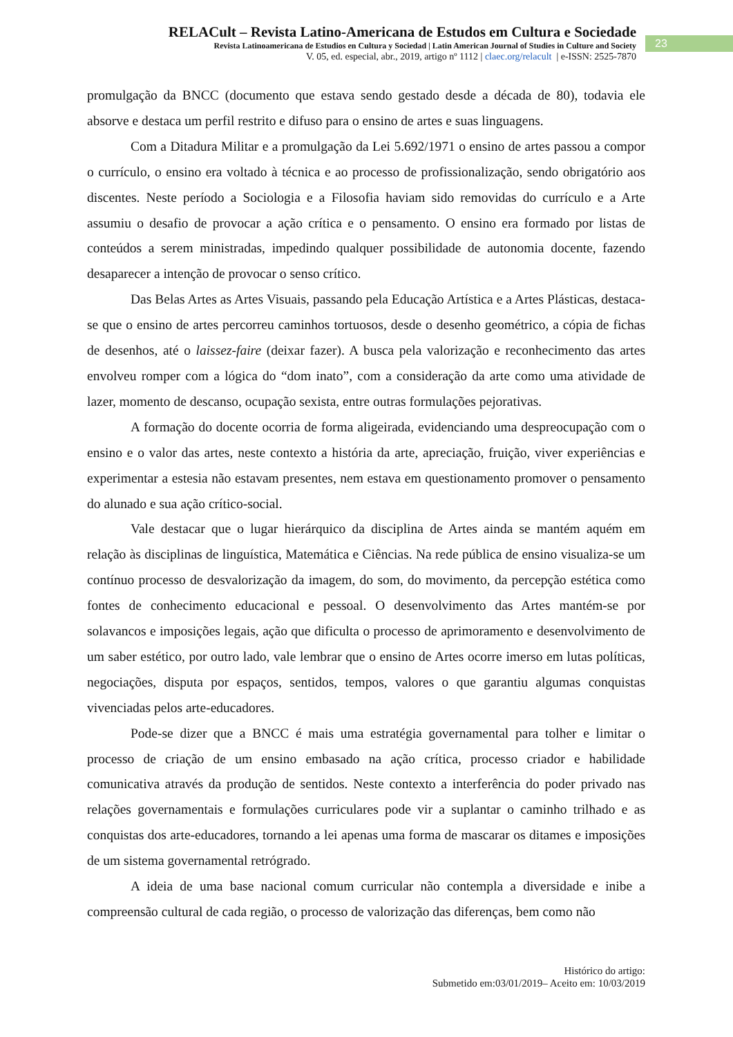RELACult – Revista Latino-Americana de Estudos em Cultura e Sociedade
Revista Latinoamericana de Estudios en Cultura y Sociedad | Latin American Journal of Studies in Culture and Society
V. 05, ed. especial, abr., 2019, artigo nº 1112 | claec.org/relacult | e-ISSN: 2525-7870
23
promulgação da BNCC (documento que estava sendo gestado desde a década de 80), todavia ele absorve e destaca um perfil restrito e difuso para o ensino de artes e suas linguagens.
Com a Ditadura Militar e a promulgação da Lei 5.692/1971 o ensino de artes passou a compor o currículo, o ensino era voltado à técnica e ao processo de profissionalização, sendo obrigatório aos discentes. Neste período a Sociologia e a Filosofia haviam sido removidas do currículo e a Arte assumiu o desafio de provocar a ação crítica e o pensamento. O ensino era formado por listas de conteúdos a serem ministradas, impedindo qualquer possibilidade de autonomia docente, fazendo desaparecer a intenção de provocar o senso crítico.
Das Belas Artes as Artes Visuais, passando pela Educação Artística e a Artes Plásticas, destaca-se que o ensino de artes percorreu caminhos tortuosos, desde o desenho geométrico, a cópia de fichas de desenhos, até o laissez-faire (deixar fazer). A busca pela valorização e reconhecimento das artes envolveu romper com a lógica do “dom inato”, com a consideração da arte como uma atividade de lazer, momento de descanso, ocupação sexista, entre outras formulações pejorativas.
A formação do docente ocorria de forma aligeirada, evidenciando uma despreocupação com o ensino e o valor das artes, neste contexto a história da arte, apreciação, fruição, viver experiências e experimentar a estesia não estavam presentes, nem estava em questionamento promover o pensamento do alunado e sua ação crítico-social.
Vale destacar que o lugar hierárquico da disciplina de Artes ainda se mantém aquém em relação às disciplinas de linguística, Matemática e Ciências. Na rede pública de ensino visualiza-se um contínuo processo de desvalorização da imagem, do som, do movimento, da percepção estética como fontes de conhecimento educacional e pessoal. O desenvolvimento das Artes mantém-se por solavancos e imposições legais, ação que dificulta o processo de aprimoramento e desenvolvimento de um saber estético, por outro lado, vale lembrar que o ensino de Artes ocorre imerso em lutas políticas, negociações, disputa por espaços, sentidos, tempos, valores o que garantiu algumas conquistas vivenciadas pelos arte-educadores.
Pode-se dizer que a BNCC é mais uma estratégia governamental para tolher e limitar o processo de criação de um ensino embasado na ação crítica, processo criador e habilidade comunicativa através da produção de sentidos. Neste contexto a interferência do poder privado nas relações governamentais e formulações curriculares pode vir a suplantar o caminho trilhado e as conquistas dos arte-educadores, tornando a lei apenas uma forma de mascarar os ditames e imposições de um sistema governamental retrógrado.
A ideia de uma base nacional comum curricular não contempla a diversidade e inibe a compreensão cultural de cada região, o processo de valorização das diferenças, bem como não
Histórico do artigo:
Submetido em:03/01/2019– Aceito em: 10/03/2019